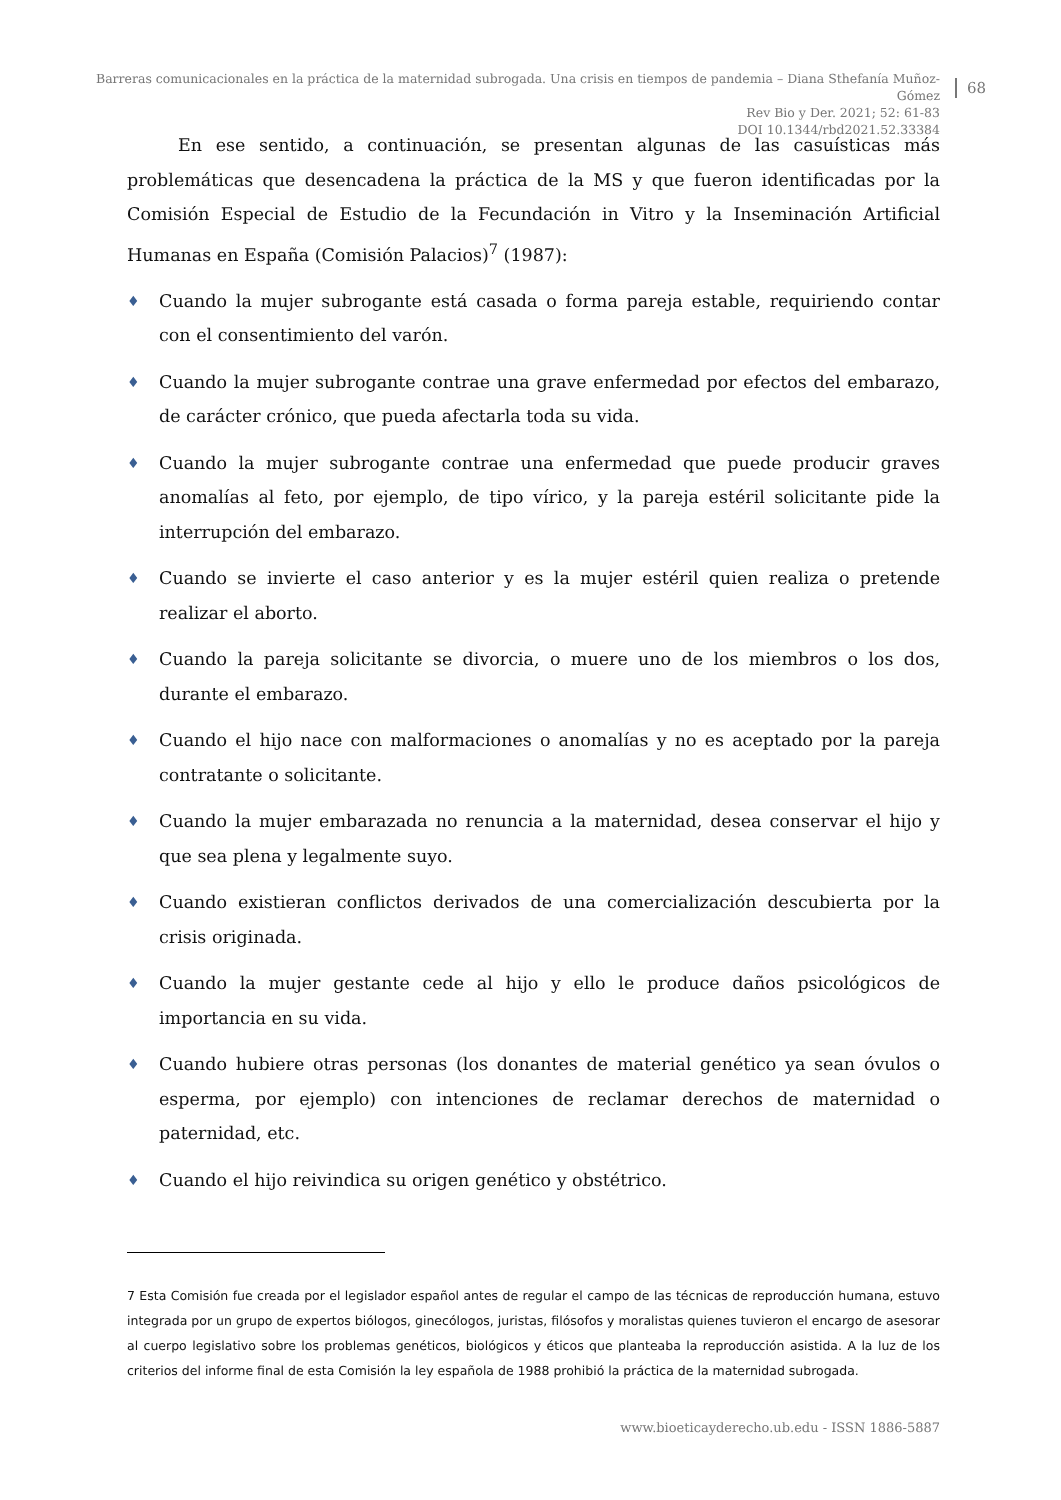Barreras comunicacionales en la práctica de la maternidad subrogada. Una crisis en tiempos de pandemia – Diana Sthefanía Muñoz-Gómez
Rev Bio y Der. 2021; 52: 61-83
DOI 10.1344/rbd2021.52.33384
68
En ese sentido, a continuación, se presentan algunas de las casuísticas más problemáticas que desencadena la práctica de la MS y que fueron identificadas por la Comisión Especial de Estudio de la Fecundación in Vitro y la Inseminación Artificial Humanas en España (Comisión Palacios)<sup>7</sup> (1987):
♦ Cuando la mujer subrogante está casada o forma pareja estable, requiriendo contar con el consentimiento del varón.
♦ Cuando la mujer subrogante contrae una grave enfermedad por efectos del embarazo, de carácter crónico, que pueda afectarla toda su vida.
♦ Cuando la mujer subrogante contrae una enfermedad que puede producir graves anomalías al feto, por ejemplo, de tipo vírico, y la pareja estéril solicitante pide la interrupción del embarazo.
♦ Cuando se invierte el caso anterior y es la mujer estéril quien realiza o pretende realizar el aborto.
♦ Cuando la pareja solicitante se divorcia, o muere uno de los miembros o los dos, durante el embarazo.
♦ Cuando el hijo nace con malformaciones o anomalías y no es aceptado por la pareja contratante o solicitante.
♦ Cuando la mujer embarazada no renuncia a la maternidad, desea conservar el hijo y que sea plena y legalmente suyo.
♦ Cuando existieran conflictos derivados de una comercialización descubierta por la crisis originada.
♦ Cuando la mujer gestante cede al hijo y ello le produce daños psicológicos de importancia en su vida.
♦ Cuando hubiere otras personas (los donantes de material genético ya sean óvulos o esperma, por ejemplo) con intenciones de reclamar derechos de maternidad o paternidad, etc.
♦ Cuando el hijo reivindica su origen genético y obstétrico.
7 Esta Comisión fue creada por el legislador español antes de regular el campo de las técnicas de reproducción humana, estuvo integrada por un grupo de expertos biólogos, ginecólogos, juristas, filósofos y moralistas quienes tuvieron el encargo de asesorar al cuerpo legislativo sobre los problemas genéticos, biológicos y éticos que planteaba la reproducción asistida. A la luz de los criterios del informe final de esta Comisión la ley española de 1988 prohibió la práctica de la maternidad subrogada.
www.bioeticayderecho.ub.edu - ISSN 1886-5887